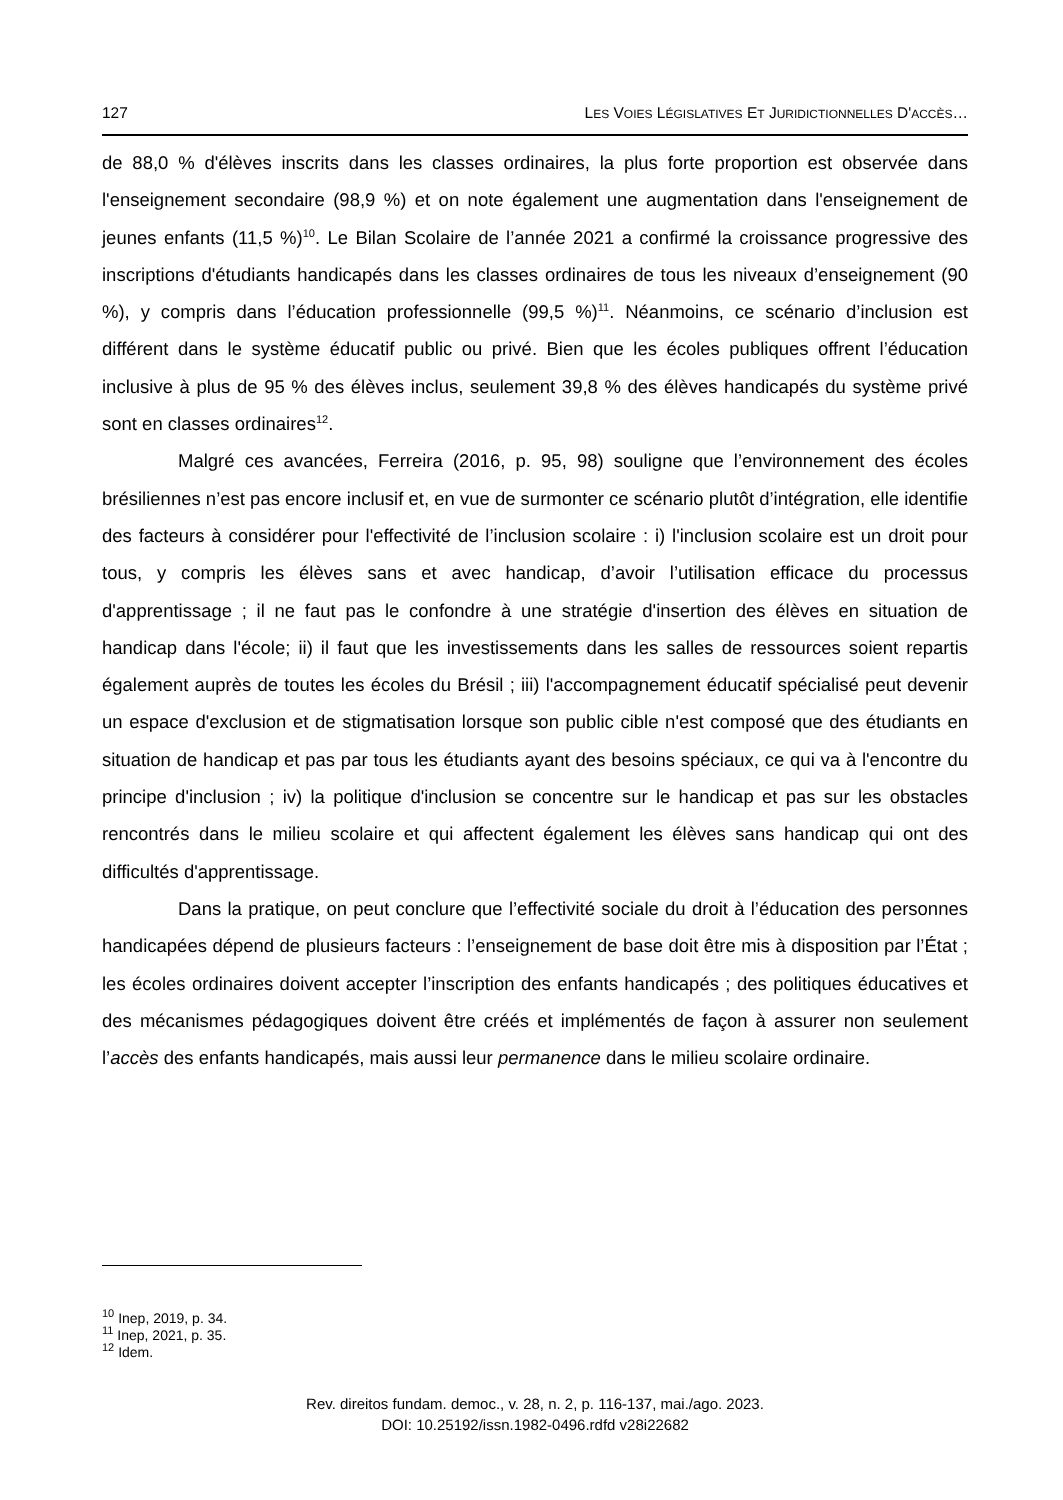127 LES VOIES LÉGISLATIVES ET JURIDICTIONNELLES D'ACCÈS…
de 88,0 % d'élèves inscrits dans les classes ordinaires, la plus forte proportion est observée dans l'enseignement secondaire (98,9 %) et on note également une augmentation dans l'enseignement de jeunes enfants (11,5 %)<sup>10</sup>. Le Bilan Scolaire de l’année 2021 a confirmé la croissance progressive des inscriptions d'étudiants handicapés dans les classes ordinaires de tous les niveaux d’enseignement (90 %), y compris dans l’éducation professionnelle (99,5 %)<sup>11</sup>. Néanmoins, ce scénario d’inclusion est différent dans le système éducatif public ou privé. Bien que les écoles publiques offrent l’éducation inclusive à plus de 95 % des élèves inclus, seulement 39,8 % des élèves handicapés du système privé sont en classes ordinaires<sup>12</sup>.
Malgré ces avancées, Ferreira (2016, p. 95, 98) souligne que l’environnement des écoles brésiliennes n’est pas encore inclusif et, en vue de surmonter ce scénario plutôt d’intégration, elle identifie des facteurs à considérer pour l'effectivité de l’inclusion scolaire : i) l'inclusion scolaire est un droit pour tous, y compris les élèves sans et avec handicap, d’avoir l’utilisation efficace du processus d'apprentissage ; il ne faut pas le confondre à une stratégie d'insertion des élèves en situation de handicap dans l'école; ii) il faut que les investissements dans les salles de ressources soient repartis également auprès de toutes les écoles du Brésil ; iii) l'accompagnement éducatif spécialisé peut devenir un espace d'exclusion et de stigmatisation lorsque son public cible n'est composé que des étudiants en situation de handicap et pas par tous les étudiants ayant des besoins spéciaux, ce qui va à l'encontre du principe d'inclusion ; iv) la politique d'inclusion se concentre sur le handicap et pas sur les obstacles rencontrés dans le milieu scolaire et qui affectent également les élèves sans handicap qui ont des difficultés d'apprentissage.
Dans la pratique, on peut conclure que l’effectivité sociale du droit à l’éducation des personnes handicapées dépend de plusieurs facteurs : l’enseignement de base doit être mis à disposition par l’État ; les écoles ordinaires doivent accepter l’inscription des enfants handicapés ; des politiques éducatives et des mécanismes pédagogiques doivent être créés et implémentés de façon à assurer non seulement l’accès des enfants handicapés, mais aussi leur permanence dans le milieu scolaire ordinaire.
<sup>10</sup> Inep, 2019, p. 34.
<sup>11</sup> Inep, 2021, p. 35.
<sup>12</sup> Idem.
Rev. direitos fundam. democ., v. 28, n. 2, p. 116-137, mai./ago. 2023.
DOI: 10.25192/issn.1982-0496.rdfd v28i22682